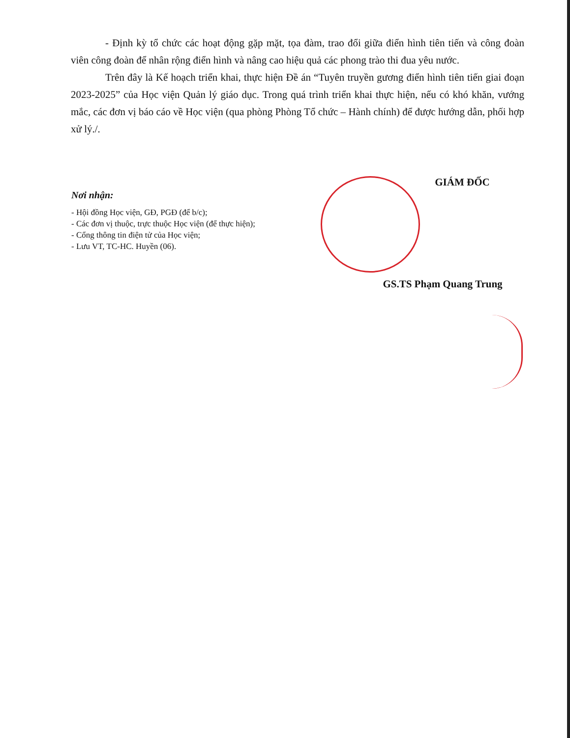- Định kỳ tổ chức các hoạt động gặp mặt, tọa đàm, trao đổi giữa điển hình tiên tiến và công đoàn viên công đoàn để nhân rộng điển hình và nâng cao hiệu quả các phong trào thi đua yêu nước.
Trên đây là Kế hoạch triển khai, thực hiện Đề án “Tuyên truyền gương điển hình tiên tiến giai đoạn 2023-2025” của Học viện Quản lý giáo dục. Trong quá trình triển khai thực hiện, nếu có khó khăn, vướng mắc, các đơn vị báo cáo về Học viện (qua phòng Phòng Tổ chức – Hành chính) để được hướng dẫn, phối hợp xử lý./.
Nơi nhận:
- Hội đồng Học viện, GĐ, PGĐ (để b/c);
- Các đơn vị thuộc, trực thuộc Học viện (để thực hiện);
- Cổng thông tin điện tử của Học viện;
- Lưu VT, TC-HC. Huyền (06).
GIÁM ĐỐC
GS.TS Phạm Quang Trung